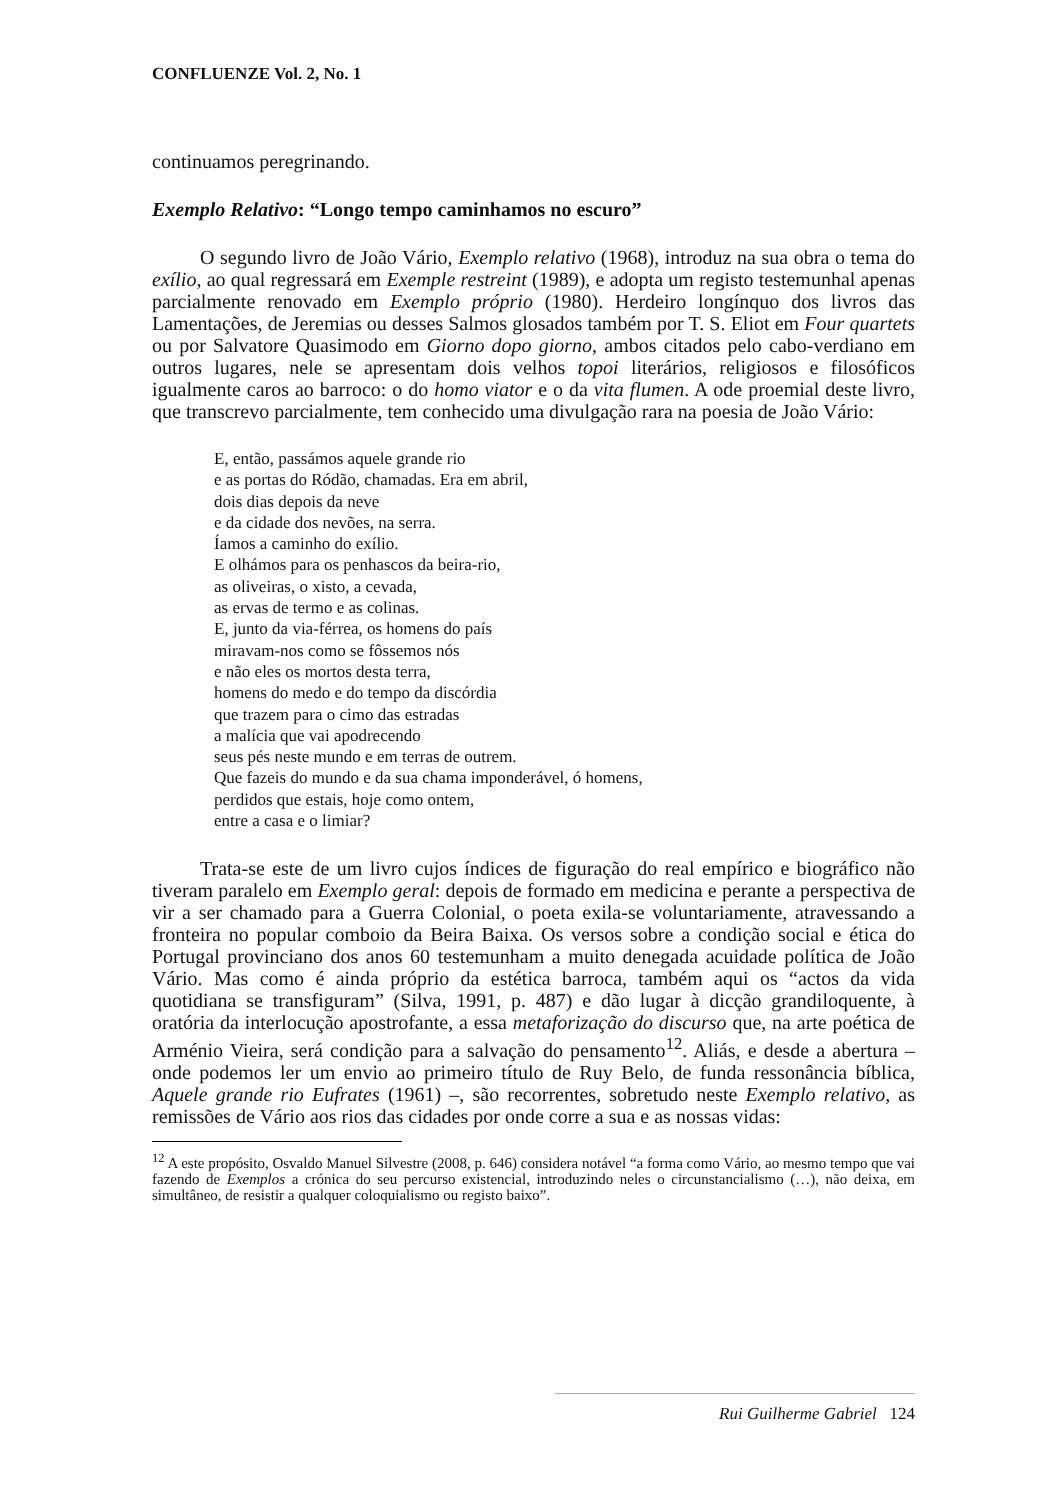CONFLUENZE Vol. 2, No. 1
continuamos peregrinando.
Exemplo Relativo: “Longo tempo caminhamos no escuro”
O segundo livro de João Vário, Exemplo relativo (1968), introduz na sua obra o tema do exílio, ao qual regressará em Exemple restreint (1989), e adopta um registo testemunhal apenas parcialmente renovado em Exemplo próprio (1980). Herdeiro longínquo dos livros das Lamentações, de Jeremias ou desses Salmos glosados também por T. S. Eliot em Four quartets ou por Salvatore Quasimodo em Giorno dopo giorno, ambos citados pelo cabo-verdiano em outros lugares, nele se apresentam dois velhos topoi literários, religiosos e filosóficos igualmente caros ao barroco: o do homo viator e o da vita flumen. A ode proemial deste livro, que transcrevo parcialmente, tem conhecido uma divulgação rara na poesia de João Vário:
E, então, passámos aquele grande rio
e as portas do Ródão, chamadas. Era em abril,
dois dias depois da neve
e da cidade dos nevões, na serra.
Íamos a caminho do exílio.
E olhámos para os penhascos da beira-rio,
as oliveiras, o xisto, a cevada,
as ervas de termo e as colinas.
E, junto da via-férrea, os homens do país
miravam-nos como se fôssemos nós
e não eles os mortos desta terra,
homens do medo e do tempo da discórdia
que trazem para o cimo das estradas
a malícia que vai apodrecendo
seus pés neste mundo e em terras de outrem.
Que fazeis do mundo e da sua chama imponderável, ó homens,
perdidos que estais, hoje como ontem,
entre a casa e o limiar?
Trata-se este de um livro cujos índices de figuração do real empírico e biográfico não tiveram paralelo em Exemplo geral: depois de formado em medicina e perante a perspectiva de vir a ser chamado para a Guerra Colonial, o poeta exila-se voluntariamente, atravessando a fronteira no popular comboio da Beira Baixa. Os versos sobre a condição social e ética do Portugal provinciano dos anos 60 testemunham a muito denegada acuidade política de João Vário. Mas como é ainda próprio da estética barroca, também aqui os “actos da vida quotidiana se transfiguram” (Silva, 1991, p. 487) e dão lugar à dicção grandiloquente, à oratória da interlocução apostrofante, a essa metaforização do discurso que, na arte poética de Arménio Vieira, será condição para a salvação do pensamento<sup>12</sup>. Aliás, e desde a abertura – onde podemos ler um envio ao primeiro título de Ruy Belo, de funda ressonância bíblica, Aquele grande rio Eufrates (1961) –, são recorrentes, sobretudo neste Exemplo relativo, as remissões de Vário aos rios das cidades por onde corre a sua e as nossas vidas:
<sup>12</sup> A este propósito, Osvaldo Manuel Silvestre (2008, p. 646) considera notável “a forma como Vário, ao mesmo tempo que vai fazendo de Exemplos a crónica do seu percurso existencial, introduzindo neles o circunstancialismo (…), não deixa, em simultâneo, de resistir a qualquer coloquialismo ou registo baixo”.
Rui Guilherme Gabriel 124